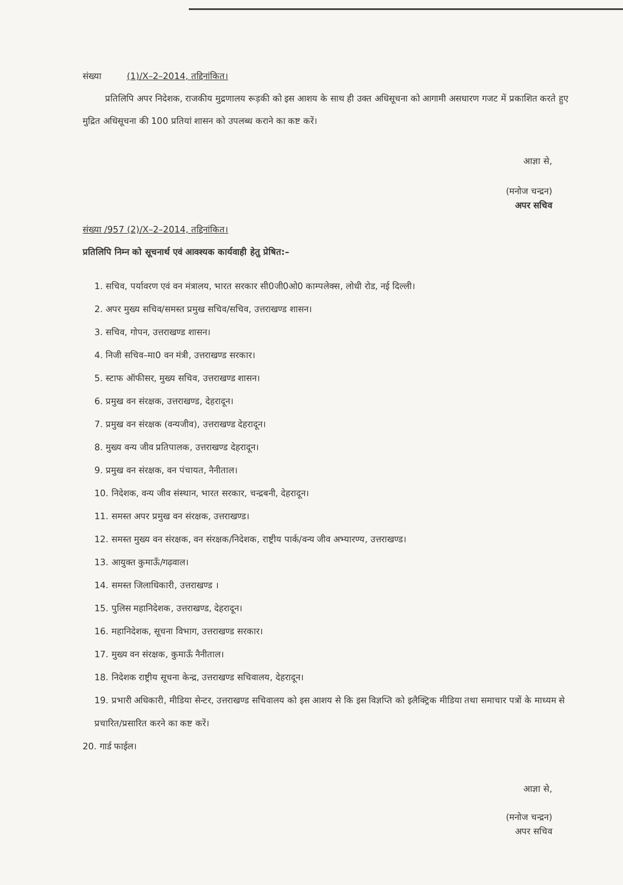संख्या (1)/X–2–2014, तद्दिनांकित।
प्रतिलिपि अपर निदेशक, राजकीय मुद्रणालय रूड़की को इस आशय के साथ ही उक्त अधिसूचना को आगामी असधारण गजट में प्रकाशित करते हुए मुद्रित अधिसूचना की 100 प्रतियां शासन को उपलब्ध कराने का कष्ट करें।
आज्ञा से,
(मनोज चन्द्रन)
अपर सचिव
संख्या /957 (2)/X–2–2014, तद्दिनांकित।
प्रतिलिपि निम्न को सूचनार्थ एवं आवश्यक कार्यवाही हेतु प्रेषित:–
1. सचिव, पर्यावरण एवं वन मंत्रालय, भारत सरकार सी0जी0ओ0 काम्पलेक्स, लोधी रोड, नई दिल्ली।
2. अपर मुख्य सचिव/समस्त प्रमुख सचिव/सचिव, उत्तराखण्ड शासन।
3. सचिव, गोपन, उत्तराखण्ड शासन।
4. निजी सचिव–मा0 वन मंत्री, उत्तराखण्ड सरकार।
5. स्टाफ ऑफीसर, मुख्य सचिव, उत्तराखण्ड शासन।
6. प्रमुख वन संरक्षक, उत्तराखण्ड, देहरादून।
7. प्रमुख वन संरक्षक (वन्यजीव), उत्तराखण्ड देहरादून।
8. मुख्य वन्य जीव प्रतिपालक, उत्तराखण्ड देहरादून।
9. प्रमुख वन संरक्षक, वन पंचायत, नैनीताल।
10. निदेशक, वन्य जीव संस्थान, भारत सरकार, चन्द्रबनी, देहरादून।
11. समस्त अपर प्रमुख वन संरक्षक, उत्तराखण्ड।
12. समस्त मुख्य वन संरक्षक, वन संरक्षक/निदेशक, राष्ट्रीय पार्क/वन्य जीव अभ्यारण्य, उत्तराखण्ड।
13. आयुक्त कुमाऊँ/गढ़वाल।
14. समस्त जिलाधिकारी, उत्तराखण्ड ।
15. पुलिस महानिदेशक, उत्तराखण्ड, देहरादून।
16. महानिदेशक, सूचना विभाग, उत्तराखण्ड सरकार।
17. मुख्य वन संरक्षक, कुमाऊँ नैनीताल।
18. निदेशक राष्ट्रीय सूचना केन्द्र, उत्तराखण्ड सचिवालय, देहरादून।
19. प्रभारी अधिकारी, मीडिया सेन्टर, उत्तराखण्ड सचिवालय को इस आशय से कि इस विज्ञप्ति को इलैक्ट्रिक मीडिया तथा समाचार पत्रों के माध्यम से प्रचारित/प्रसारित करने का कष्ट करें।
20. गार्ड फाईल।
आज्ञा से,
(मनोज चन्द्रन)
अपर सचिव